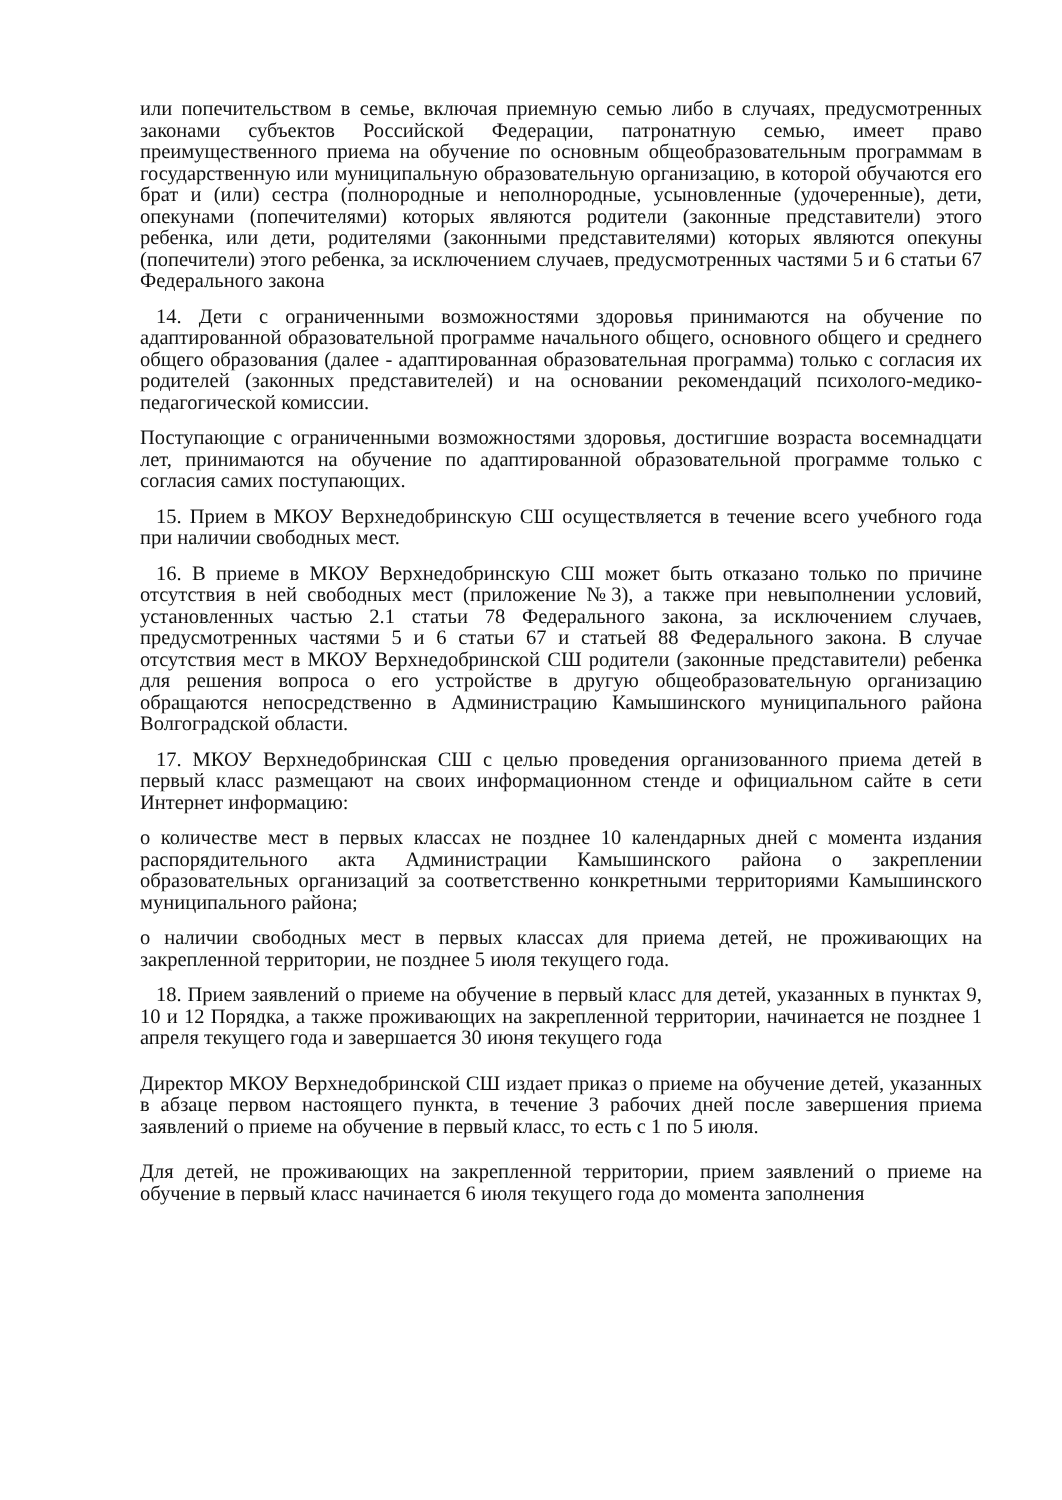или попечительством в семье, включая приемную семью либо в случаях, предусмотренных законами субъектов Российской Федерации, патронатную семью, имеет право преимущественного приема на обучение по основным общеобразовательным программам в государственную или муниципальную образовательную организацию, в которой обучаются его брат и (или) сестра (полнородные и неполнородные, усыновленные (удочеренные), дети, опекунами (попечителями) которых являются родители (законные представители) этого ребенка, или дети, родителями (законными представителями) которых являются опекуны (попечители) этого ребенка, за исключением случаев, предусмотренных частями 5 и 6 статьи 67 Федерального закона
14. Дети с ограниченными возможностями здоровья принимаются на обучение по адаптированной образовательной программе начального общего, основного общего и среднего общего образования (далее - адаптированная образовательная программа) только с согласия их родителей (законных представителей) и на основании рекомендаций психолого-медико-педагогической комиссии.
Поступающие с ограниченными возможностями здоровья, достигшие возраста восемнадцати лет, принимаются на обучение по адаптированной образовательной программе только с согласия самих поступающих.
15. Прием в МКОУ Верхнедобринскую СШ осуществляется в течение всего учебного года при наличии свободных мест.
16. В приеме в МКОУ Верхнедобринскую СШ может быть отказано только по причине отсутствия в ней свободных мест (приложение №3), а также при невыполнении условий, установленных частью 2.1 статьи 78 Федерального закона, за исключением случаев, предусмотренных частями 5 и 6 статьи 67 и статьей 88 Федерального закона. В случае отсутствия мест в МКОУ Верхнедобринской СШ родители (законные представители) ребенка для решения вопроса о его устройстве в другую общеобразовательную организацию обращаются непосредственно в Администрацию Камышинского муниципального района Волгоградской области.
17. МКОУ Верхнедобринская СШ с целью проведения организованного приема детей в первый класс размещают на своих информационном стенде и официальном сайте в сети Интернет информацию:
о количестве мест в первых классах не позднее 10 календарных дней с момента издания распорядительного акта Администрации Камышинского района о закреплении образовательных организаций за соответственно конкретными территориями Камышинского муниципального района;
о наличии свободных мест в первых классах для приема детей, не проживающих на закрепленной территории, не позднее 5 июля текущего года.
18. Прием заявлений о приеме на обучение в первый класс для детей, указанных в пунктах 9, 10 и 12 Порядка, а также проживающих на закрепленной территории, начинается не позднее 1 апреля текущего года и завершается 30 июня текущего года
Директор МКОУ Верхнедобринской СШ издает приказ о приеме на обучение детей, указанных в абзаце первом настоящего пункта, в течение 3 рабочих дней после завершения приема заявлений о приеме на обучение в первый класс, то есть с 1 по 5 июля.
Для детей, не проживающих на закрепленной территории, прием заявлений о приеме на обучение в первый класс начинается 6 июля текущего года до момента заполнения